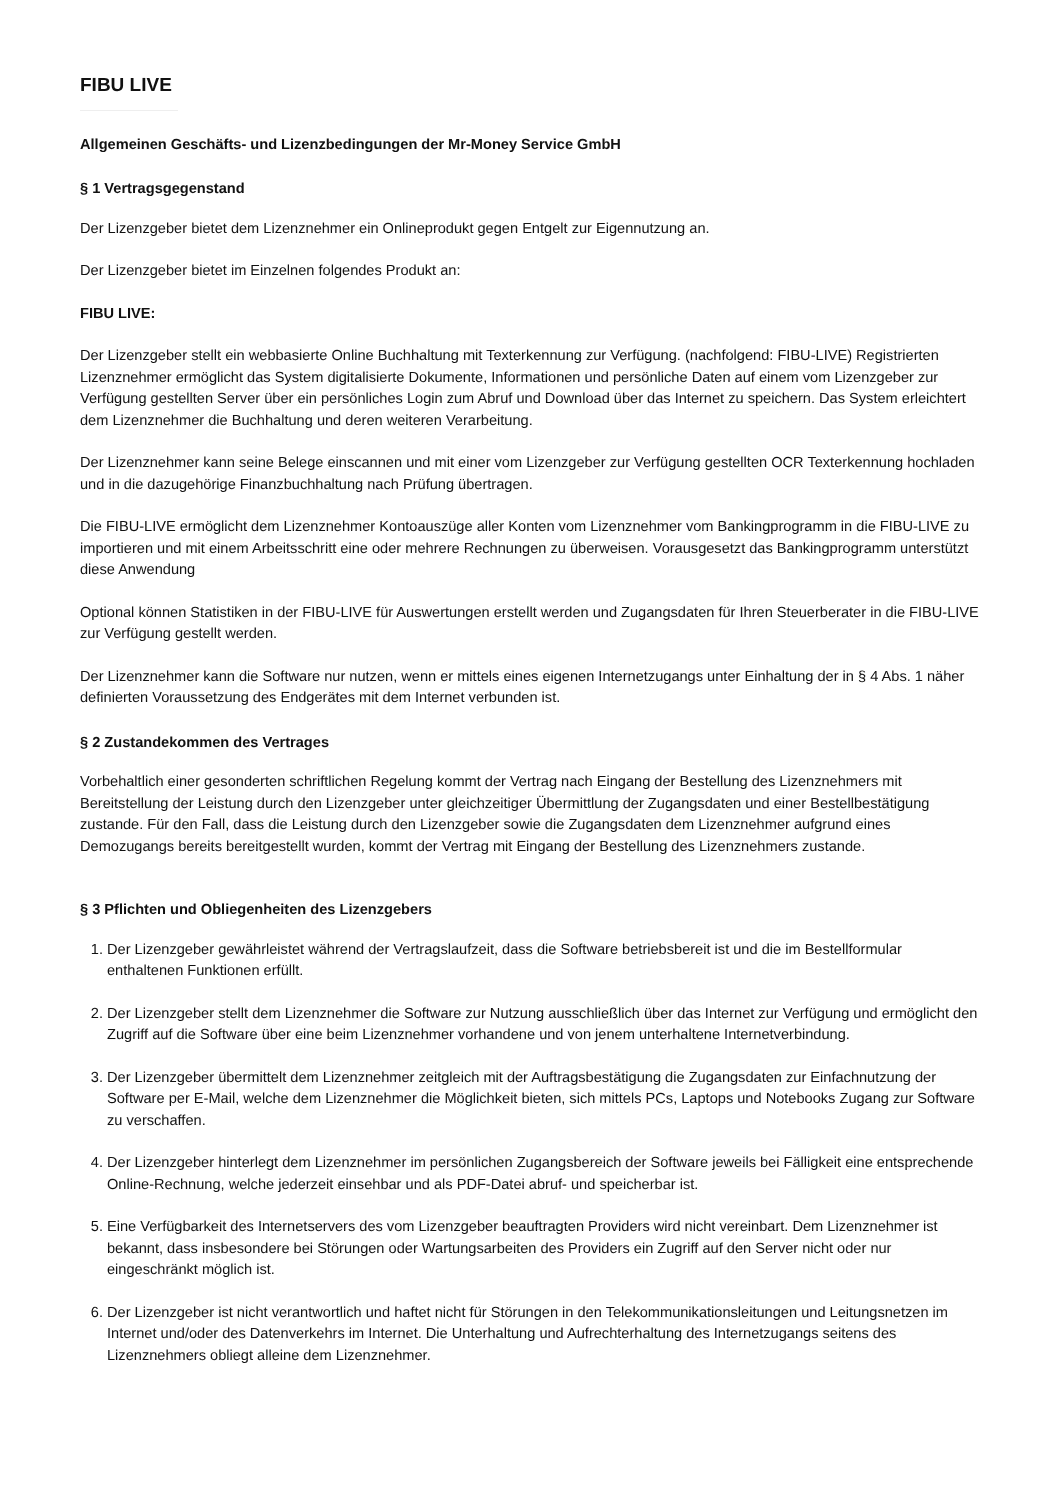FIBU LIVE
Allgemeinen Geschäfts- und Lizenzbedingungen der Mr-Money Service GmbH
§ 1 Vertragsgegenstand
Der Lizenzgeber bietet dem Lizenznehmer ein Onlineprodukt gegen Entgelt zur Eigennutzung an.
Der Lizenzgeber bietet im Einzelnen folgendes Produkt an:
FIBU LIVE:
Der Lizenzgeber stellt ein webbasierte Online Buchhaltung mit Texterkennung zur Verfügung. (nachfolgend: FIBU-LIVE) Registrierten Lizenznehmer ermöglicht das System digitalisierte Dokumente, Informationen und persönliche Daten auf einem vom Lizenzgeber zur Verfügung gestellten Server über ein persönliches Login zum Abruf und Download über das Internet zu speichern. Das System erleichtert dem Lizenznehmer die Buchhaltung und deren weiteren Verarbeitung.
Der Lizenznehmer kann seine Belege einscannen und mit einer vom Lizenzgeber zur Verfügung gestellten OCR Texterkennung hochladen und in die dazugehörige Finanzbuchhaltung nach Prüfung übertragen.
Die FIBU-LIVE ermöglicht dem Lizenznehmer Kontoauszüge aller Konten vom Lizenznehmer vom Bankingprogramm in die FIBU-LIVE zu importieren und mit einem Arbeitsschritt eine oder mehrere Rechnungen zu überweisen. Vorausgesetzt das Bankingprogramm unterstützt diese Anwendung
Optional können Statistiken in der FIBU-LIVE für Auswertungen erstellt werden und Zugangsdaten für Ihren Steuerberater in die FIBU-LIVE zur Verfügung gestellt werden.
Der Lizenznehmer kann die Software nur nutzen, wenn er mittels eines eigenen Internetzugangs unter Einhaltung der in § 4 Abs. 1 näher definierten Voraussetzung des Endgerätes mit dem Internet verbunden ist.
§ 2 Zustandekommen des Vertrages
Vorbehaltlich einer gesonderten schriftlichen Regelung kommt der Vertrag nach Eingang der Bestellung des Lizenznehmers mit Bereitstellung der Leistung durch den Lizenzgeber unter gleichzeitiger Übermittlung der Zugangsdaten und einer Bestellbestätigung zustande. Für den Fall, dass die Leistung durch den Lizenzgeber sowie die Zugangsdaten dem Lizenznehmer aufgrund eines Demozugangs bereits bereitgestellt wurden, kommt der Vertrag mit Eingang der Bestellung des Lizenznehmers zustande.
§ 3 Pflichten und Obliegenheiten des Lizenzgebers
1. Der Lizenzgeber gewährleistet während der Vertragslaufzeit, dass die Software betriebsbereit ist und die im Bestellformular enthaltenen Funktionen erfüllt.
2. Der Lizenzgeber stellt dem Lizenznehmer die Software zur Nutzung ausschließlich über das Internet zur Verfügung und ermöglicht den Zugriff auf die Software über eine beim Lizenznehmer vorhandene und von jenem unterhaltene Internetverbindung.
3. Der Lizenzgeber übermittelt dem Lizenznehmer zeitgleich mit der Auftragsbestätigung die Zugangsdaten zur Einfachnutzung der Software per E-Mail, welche dem Lizenznehmer die Möglichkeit bieten, sich mittels PCs, Laptops und Notebooks Zugang zur Software zu verschaffen.
4. Der Lizenzgeber hinterlegt dem Lizenznehmer im persönlichen Zugangsbereich der Software jeweils bei Fälligkeit eine entsprechende Online-Rechnung, welche jederzeit einsehbar und als PDF-Datei abruf- und speicherbar ist.
5. Eine Verfügbarkeit des Internetservers des vom Lizenzgeber beauftragten Providers wird nicht vereinbart. Dem Lizenznehmer ist bekannt, dass insbesondere bei Störungen oder Wartungsarbeiten des Providers ein Zugriff auf den Server nicht oder nur eingeschränkt möglich ist.
6. Der Lizenzgeber ist nicht verantwortlich und haftet nicht für Störungen in den Telekommunikationsleitungen und Leitungsnetzen im Internet und/oder des Datenverkehrs im Internet. Die Unterhaltung und Aufrechterhaltung des Internetzugangs seitens des Lizenznehmers obliegt alleine dem Lizenznehmer.